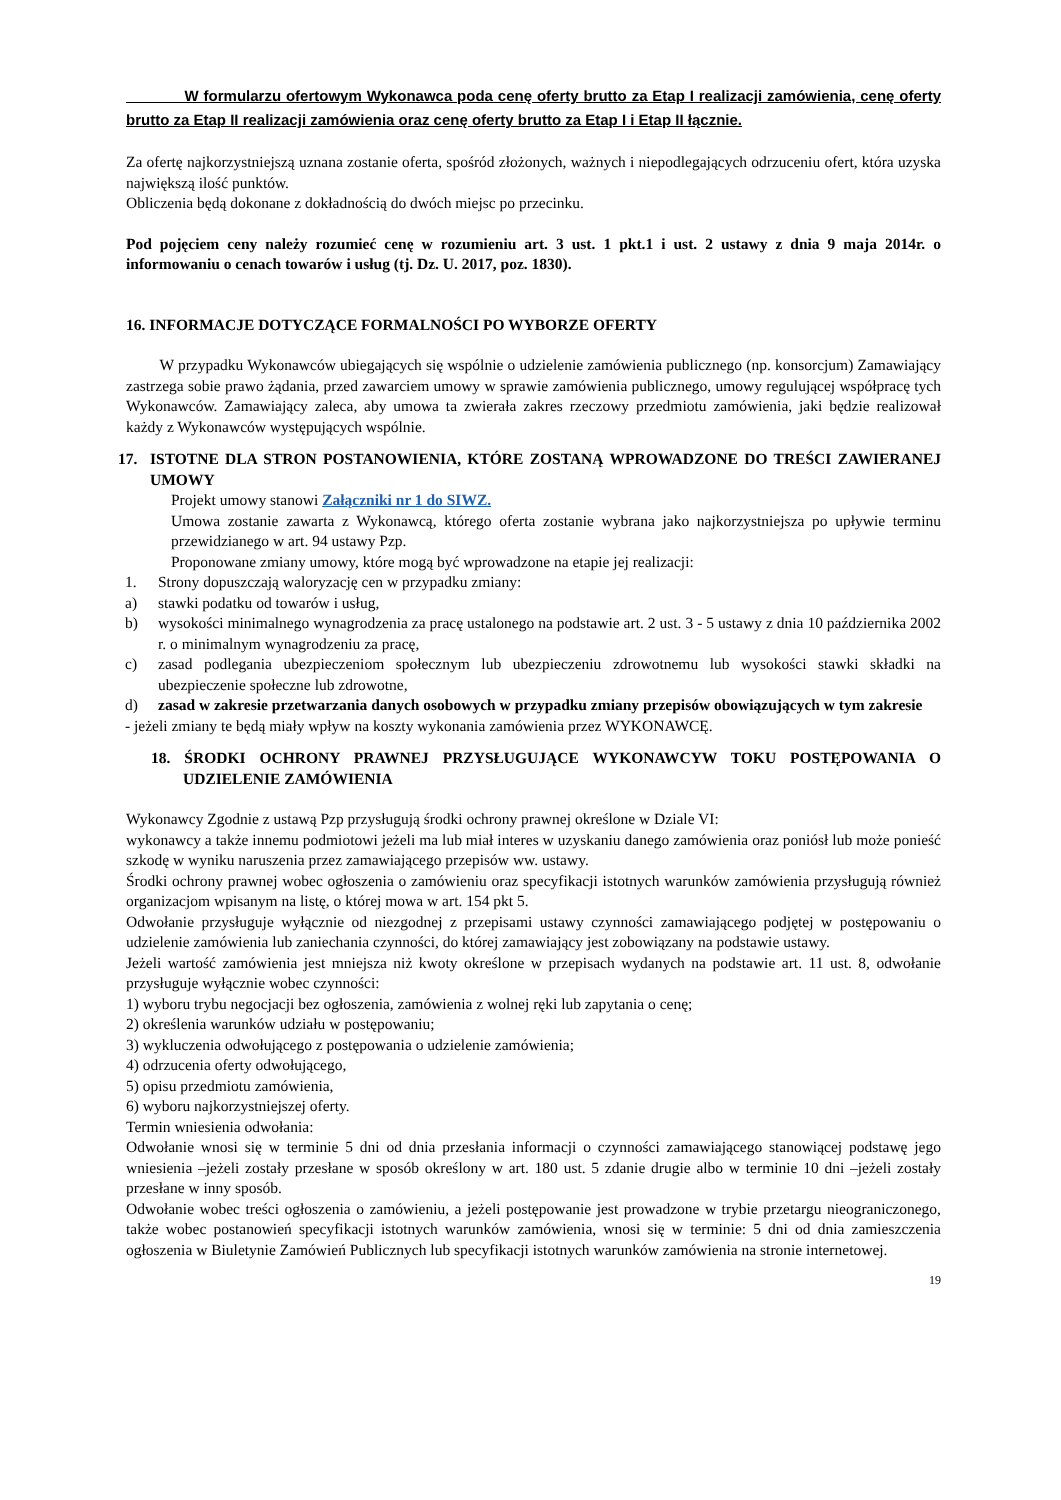W formularzu ofertowym Wykonawca poda cenę oferty brutto za Etap I realizacji zamówienia, cenę oferty brutto za Etap II realizacji zamówienia oraz cenę oferty brutto za Etap I i Etap II łącznie.
Za ofertę najkorzystniejszą uznana zostanie oferta, spośród złożonych, ważnych i niepodlegających odrzuceniu ofert, która uzyska największą ilość punktów.
Obliczenia będą dokonane z dokładnością do dwóch miejsc po przecinku.
Pod pojęciem ceny należy rozumieć cenę w rozumieniu art. 3 ust. 1 pkt.1 i ust. 2 ustawy z dnia 9 maja 2014r. o informowaniu o cenach towarów i usług (tj. Dz. U. 2017, poz. 1830).
16. INFORMACJE DOTYCZĄCE FORMALNOŚCI PO WYBORZE OFERTY
W przypadku Wykonawców ubiegających się wspólnie o udzielenie zamówienia publicznego (np. konsorcjum) Zamawiający zastrzega sobie prawo żądania, przed zawarciem umowy w sprawie zamówienia publicznego, umowy regulującej współpracę tych Wykonawców. Zamawiający zaleca, aby umowa ta zwierała zakres rzeczowy przedmiotu zamówienia, jaki będzie realizował każdy z Wykonawców występujących wspólnie.
17. ISTOTNE DLA STRON POSTANOWIENIA, KTÓRE ZOSTANĄ WPROWADZONE DO TREŚCI ZAWIERANEJ UMOWY
Projekt umowy stanowi Załączniki nr 1 do SIWZ.
Umowa zostanie zawarta z Wykonawcą, którego oferta zostanie wybrana jako najkorzystniejsza po upływie terminu przewidzianego w art. 94 ustawy Pzp.
Proponowane zmiany umowy, które mogą być wprowadzone na etapie jej realizacji:
1. Strony dopuszczają waloryzację cen w przypadku zmiany:
a) stawki podatku od towarów i usług,
b) wysokości minimalnego wynagrodzenia za pracę ustalonego na podstawie art. 2 ust. 3 - 5 ustawy z dnia 10 października 2002 r. o minimalnym wynagrodzeniu za pracę,
c) zasad podlegania ubezpieczeniom społecznym lub ubezpieczeniu zdrowotnemu lub wysokości stawki składki na ubezpieczenie społeczne lub zdrowotne,
d) zasad w zakresie przetwarzania danych osobowych w przypadku zmiany przepisów obowiązujących w tym zakresie
- jeżeli zmiany te będą miały wpływ na koszty wykonania zamówienia przez WYKONAWCĘ.
18. ŚRODKI OCHRONY PRAWNEJ PRZYSŁUGUJĄCE WYKONAWCYW TOKU POSTĘPOWANIA O UDZIELENIE ZAMÓWIENIA
Wykonawcy Zgodnie z ustawą Pzp przysługują środki ochrony prawnej określone w Dziale VI:
wykonawcy a także innemu podmiotowi jeżeli ma lub miał interes w uzyskaniu danego zamówienia oraz poniósł lub może ponieść szkodę w wyniku naruszenia przez zamawiającego przepisów ww. ustawy.
Środki ochrony prawnej wobec ogłoszenia o zamówieniu oraz specyfikacji istotnych warunków zamówienia przysługują również organizacjom wpisanym na listę, o której mowa w art. 154 pkt 5.
Odwołanie przysługuje wyłącznie od niezgodnej z przepisami ustawy czynności zamawiającego podjętej w postępowaniu o udzielenie zamówienia lub zaniechania czynności, do której zamawiający jest zobowiązany na podstawie ustawy.
Jeżeli wartość zamówienia jest mniejsza niż kwoty określone w przepisach wydanych na podstawie art. 11 ust. 8, odwołanie przysługuje wyłącznie wobec czynności:
1) wyboru trybu negocjacji bez ogłoszenia, zamówienia z wolnej ręki lub zapytania o cenę;
2) określenia warunków udziału w postępowaniu;
3) wykluczenia odwołującego z postępowania o udzielenie zamówienia;
4) odrzucenia oferty odwołującego,
5) opisu przedmiotu zamówienia,
6) wyboru najkorzystniejszej oferty.
Termin wniesienia odwołania:
Odwołanie wnosi się w terminie 5 dni od dnia przesłania informacji o czynności zamawiającego stanowiącej podstawę jego wniesienia –jeżeli zostały przesłane w sposób określony w art. 180 ust. 5 zdanie drugie albo w terminie 10 dni –jeżeli zostały przesłane w inny sposób.
Odwołanie wobec treści ogłoszenia o zamówieniu, a jeżeli postępowanie jest prowadzone w trybie przetargu nieograniczonego, także wobec postanowień specyfikacji istotnych warunków zamówienia, wnosi się w terminie: 5 dni od dnia zamieszczenia ogłoszenia w Biuletynie Zamówień Publicznych lub specyfikacji istotnych warunków zamówienia na stronie internetowej.
19